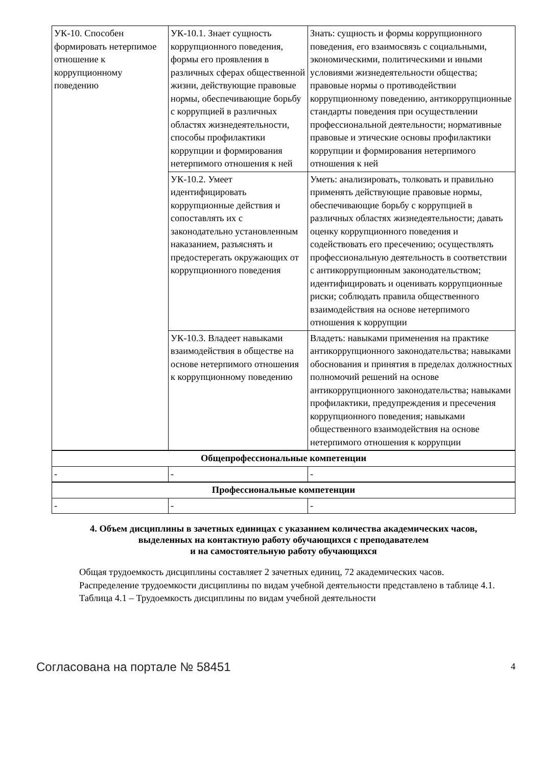| УК-10. Способен формировать нетерпимое отношение к коррупционному поведению | УК-10.1. Знает сущность коррупционного поведения, формы его проявления в различных сферах общественной жизни, действующие правовые нормы, обеспечивающие борьбу с коррупцией в различных областях жизнедеятельности, способы профилактики коррупции и формирования нетерпимого отношения к ней | Знать: сущность и формы коррупционного поведения, его взаимосвязь с социальными, экономическими, политическими и иными условиями жизнедеятельности общества; правовые нормы о противодействии коррупционному поведению, антикоррупционные стандарты поведения при осуществлении профессиональной деятельности; нормативные правовые и этические основы профилактики коррупции и формирования нетерпимого отношения к ней |
| | УК-10.2. Умеет идентифицировать коррупционные действия и сопоставлять их с законодательно установленным наказанием, разъяснять и предостерегать окружающих от коррупционного поведения | Уметь: анализировать, толковать и правильно применять действующие правовые нормы, обеспечивающие борьбу с коррупцией в различных областях жизнедеятельности; давать оценку коррупционного поведения и содействовать его пресечению; осуществлять профессиональную деятельность в соответствии с антикоррупционным законодательством; идентифицировать и оценивать коррупционные риски; соблюдать правила общественного взаимодействия на основе нетерпимого отношения к коррупции |
| | УК-10.3. Владеет навыками взаимодействия в обществе на основе нетерпимого отношения к коррупционному поведению | Владеть: навыками применения на практике антикоррупционного законодательства; навыками обоснования и принятия в пределах должностных полномочий решений на основе антикоррупционного законодательства; навыками профилактики, предупреждения и пресечения коррупционного поведения; навыками общественного взаимодействия на основе нетерпимого отношения к коррупции |
| Общепрофессиональные компетенции | | |
| - | - | - |
| Профессиональные компетенции | | |
| - | - | - |
4. Объем дисциплины в зачетных единицах с указанием количества академических часов,
выделенных на контактную работу обучающихся с преподавателем
и на самостоятельную работу обучающихся
Общая трудоемкость дисциплины составляет 2 зачетных единиц, 72 академических часов.
Распределение трудоемкости дисциплины по видам учебной деятельности представлено в таблице 4.1.
Таблица 4.1 – Трудоемкость дисциплины по видам учебной деятельности
Согласована на портале № 58451 4